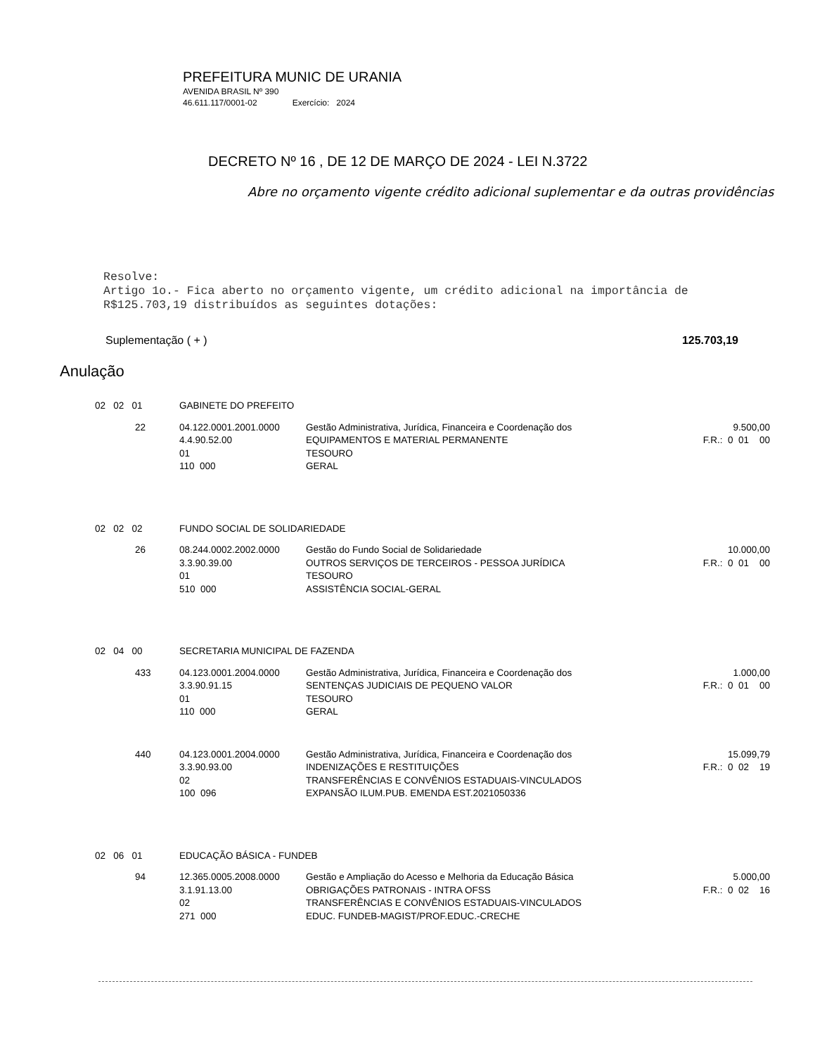PREFEITURA MUNIC DE URANIA
AVENIDA BRASIL Nº 390
46.611.117/0001-02 Exercício: 2024
DECRETO Nº 16 , DE 12 DE MARÇO DE 2024 - LEI N.3722
Abre no orçamento vigente crédito adicional suplementar e da outras providências
Resolve:
Artigo 1o.- Fica aberto no orçamento vigente, um crédito adicional na importância de
R$125.703,19 distribuídos as seguintes dotações:
Suplementação ( + ) 125.703,19
Anulação
| 02 02 01 | GABINETE DO PREFEITO | | |
| 22 | 04.122.0001.2001.0000 4.4.90.52.00 01 110 000 | Gestão Administrativa, Jurídica, Financeira e Coordenação dos EQUIPAMENTOS E MATERIAL PERMANENTE TESOURO GERAL | 9.500,00 F.R.: 0 01 00 |
| 02 02 02 | FUNDO SOCIAL DE SOLIDARIEDADE | | |
| 26 | 08.244.0002.2002.0000 3.3.90.39.00 01 510 000 | Gestão do Fundo Social de Solidariedade OUTROS SERVIÇOS DE TERCEIROS - PESSOA JURÍDICA TESOURO ASSISTÊNCIA SOCIAL-GERAL | 10.000,00 F.R.: 0 01 00 |
| 02 04 00 | SECRETARIA MUNICIPAL DE FAZENDA | | |
| 433 | 04.123.0001.2004.0000 3.3.90.91.15 01 110 000 | Gestão Administrativa, Jurídica, Financeira e Coordenação dos SENTENÇAS JUDICIAIS DE PEQUENO VALOR TESOURO GERAL | 1.000,00 F.R.: 0 01 00 |
| 440 | 04.123.0001.2004.0000 3.3.90.93.00 02 100 096 | Gestão Administrativa, Jurídica, Financeira e Coordenação dos INDENIZAÇÕES E RESTITUIÇÕES TRANSFERÊNCIAS E CONVÊNIOS ESTADUAIS-VINCULADOS EXPANSÃO ILUM.PUB. EMENDA EST.2021050336 | 15.099,79 F.R.: 0 02 19 |
| 02 06 01 | EDUCAÇÃO BÁSICA - FUNDEB | | |
| 94 | 12.365.0005.2008.0000 3.1.91.13.00 02 271 000 | Gestão e Ampliação do Acesso e Melhoria da Educação Básica OBRIGAÇÕES PATRONAIS - INTRA OFSS TRANSFERÊNCIAS E CONVÊNIOS ESTADUAIS-VINCULADOS EDUC. FUNDEB-MAGIST/PROF.EDUC.-CRECHE | 5.000,00 F.R.: 0 02 16 |